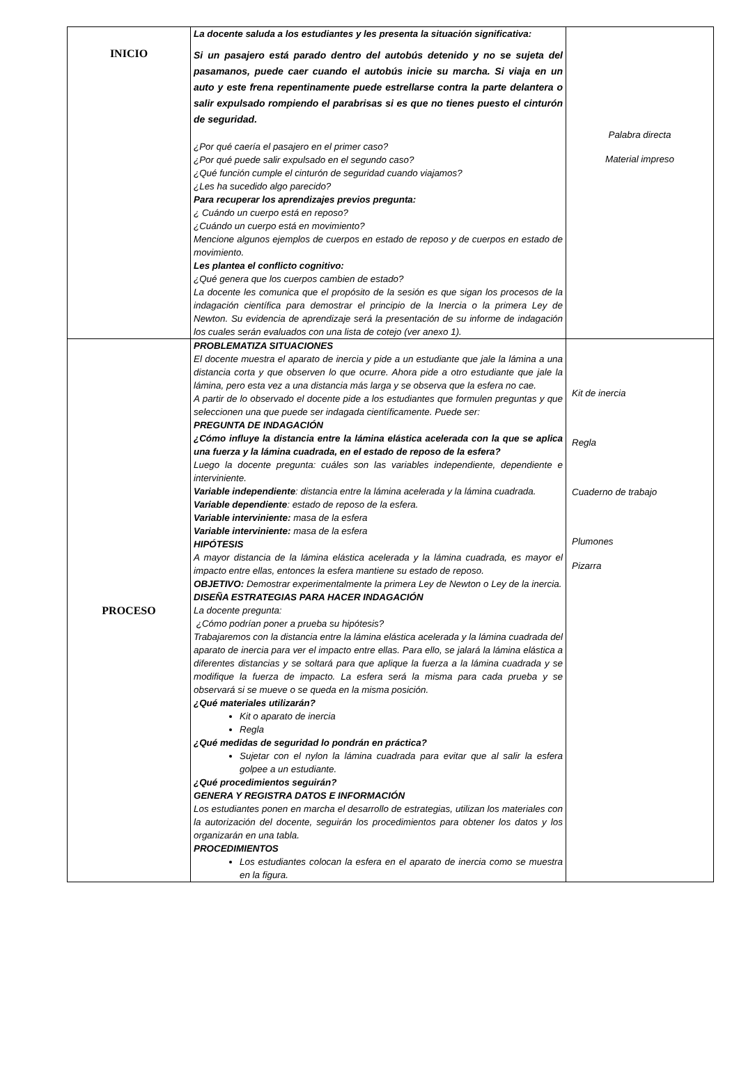| INICIO | La docente saluda a los estudiantes y les presenta la situación significativa: Si un pasajero está parado dentro del autobús detenido y no se sujeta del pasamanos, puede caer cuando el autobús inicie su marcha. Si viaja en un auto y este frena repentinamente puede estrellarse contra la parte delantera o salir expulsado rompiendo el parabrisas si es que no tienes puesto el cinturón de seguridad. ¿Por qué caería el pasajero en el primer caso? ¿Por qué puede salir expulsado en el segundo caso? ¿Qué función cumple el cinturón de seguridad cuando viajamos? ¿Les ha sucedido algo parecido? Para recuperar los aprendizajes previos pregunta: ¿ Cuándo un cuerpo está en reposo? ¿Cuándo un cuerpo está en movimiento? Mencione algunos ejemplos de cuerpos en estado de reposo y de cuerpos en estado de movimiento. Les plantea el conflicto cognitivo: ¿Qué genera que los cuerpos cambien de estado? La docente les comunica que el propósito de la sesión es que sigan los procesos de la indagación científica para demostrar el principio de la Inercia o la primera Ley de Newton. Su evidencia de aprendizaje será la presentación de su informe de indagación los cuales serán evaluados con una lista de cotejo (ver anexo 1). | Palabra directa Material impreso |
| PROCESO | PROBLEMATIZA SITUACIONES El docente muestra el aparato de inercia y pide a un estudiante que jale la lámina a una distancia corta y que observen lo que ocurre. Ahora pide a otro estudiante que jale la lámina, pero esta vez a una distancia más larga y se observa que la esfera no cae. A partir de lo observado el docente pide a los estudiantes que formulen preguntas y que seleccionen una que puede ser indagada científicamente. Puede ser: PREGUNTA DE INDAGACIÓN ¿Cómo influye la distancia entre la lámina elástica acelerada con la que se aplica una fuerza y la lámina cuadrada, en el estado de reposo de la esfera? Luego la docente pregunta: cuáles son las variables independiente, dependiente e interviniente. Variable independiente : distancia entre la lámina acelerada y la lámina cuadrada. Variable dependiente : estado de reposo de la esfera. Variable interviniente: masa de la esfera Variable interviniente: masa de la esfera HIPÓTESIS A mayor distancia de la lámina elástica acelerada y la lámina cuadrada, es mayor el impacto entre ellas, entonces la esfera mantiene su estado de reposo. OBJETIVO: Demostrar experimentalmente la primera Ley de Newton o Ley de la inercia. DISEÑA ESTRATEGIAS PARA HACER INDAGACIÓN La docente pregunta: ¿Cómo podrían poner a prueba su hipótesis? Trabajaremos con la distancia entre la lámina elástica acelerada y la lámina cuadrada del aparato de inercia para ver el impacto entre ellas. Para ello, se jalará la lámina elástica a diferentes distancias y se soltará para que aplique la fuerza a la lámina cuadrada y se modifique la fuerza de impacto. La esfera será la misma para cada prueba y se observará si se mueve o se queda en la misma posición. ¿Qué materiales utilizarán? Kit o aparato de inercia Regla ¿Qué medidas de seguridad lo pondrán en práctica? Sujetar con el nylon la lámina cuadrada para evitar que al salir la esfera golpee a un estudiante. ¿Qué procedimientos seguirán? GENERA Y REGISTRA DATOS E INFORMACIÓN Los estudiantes ponen en marcha el desarrollo de estrategias, utilizan los materiales con la autorización del docente, seguirán los procedimientos para obtener los datos y los organizarán en una tabla. PROCEDIMIENTOS Los estudiantes colocan la esfera en el aparato de inercia como se muestra en la figura. | Kit de inercia Regla Cuaderno de trabajo Plumones Pizarra |